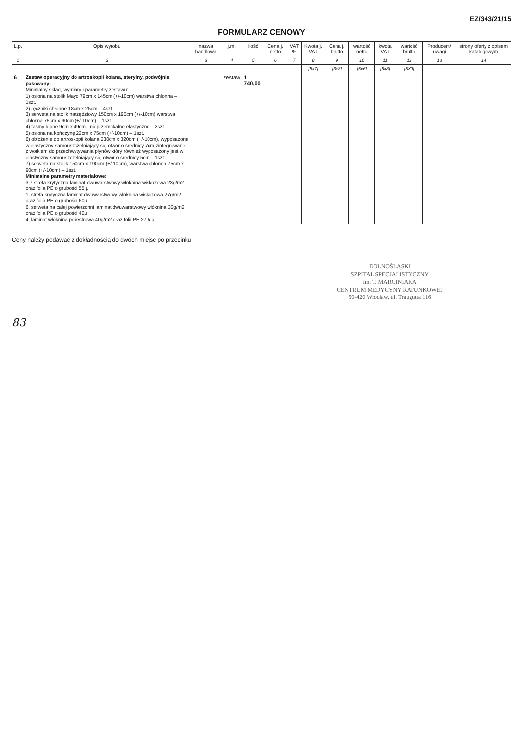EZ/343/21/15
FORMULARZ CENOWY
| L.p. | Opis wyrobu | nazwa handlowa | j.m. | ilość | Cena j. netto | VAT % | Kwota j. VAT | Cena j. brutto | wartość netto | kwota VAT | wartość brutto | Producent/ uwagi | strony oferty z opisem katalogowym |
| --- | --- | --- | --- | --- | --- | --- | --- | --- | --- | --- | --- | --- | --- |
| 1 | 2 | 3 | 4 | 5 | 6 | 7 | 8 | 9 | 10 | 11 | 12 | 13 | 14 |
| - | - | - | - | - | - | - | [5x7] | [6+8] | [5x6] | [5x8] | [5X9] | - | - |
| 6 | Zestaw operacyjny do artroskopii kolana, sterylny, podwójnie pakowany: Minimalny skład, wymiary i parametry zestawu: 1) osłona na stolik Mayo 79cm x 145cm (+/-10cm) warstwa chłonna – 1szt. 2) ręczniki chłonne 18cm x 25cm – 4szt. 3) serweta na stolik narzędziowy 150cm x 190cm (+/-10cm) warstwa chłonna 75cm x 90cm (+/-10cm) – 1szt. 4) taśmy lepne 9cm x 49cm , nieprzemakalne elastyczne – 2szt. 5) osłona na kończynę 22cm x 75cm (+/-10cm) – 1szt. 6) obłożenie do artroskopii kolana 230cm x 320cm (+/-10cm), wyposażone w elastyczny samouszczelniający się otwór o średnicy 7cm zintegrowane z workiem do przechwytywania płynów który również wyposażony jest w elastyczny samouszczelniający się otwór o średnicy 5cm – 1szt. 7) serweta na stolik 150cm x 190cm (+/-10cm), warstwa chłonna 75cm x 90cm (+/-10cm) – 1szt. Minimalne parametry materiałowe: 3,7 strefa krytyczna laminat dwuwarstwowy włóknina wiskozowa 23g/m2 oraz folia PE o grubości 55 μ 1, strefa krytyczna laminat dwuwarstwowy włóknina wiskozowa 27g/m2 oraz folia PE o grubości 60μ 6, serweta na całej powierzchni laminat dwuwarstwowy włóknina 30g/m2 oraz folia PE o grubości 40μ 4, laminat włóknina poliestrowa 40g/m2 oraz folii PE 27,5 μ | | zestaw | 1 740,00 | | | | | | | | | |
Ceny należy podawać z dokładnością do dwóch miejsc po przecinku
DOLNOŚLĄSKI
SZPITAL SPECJALISTYCZNY
im. T. MARCINIAKA
CENTRUM MEDYCYNY RATUNKOWEJ
50-420 Wrocław, ul. Traugutta 116
83